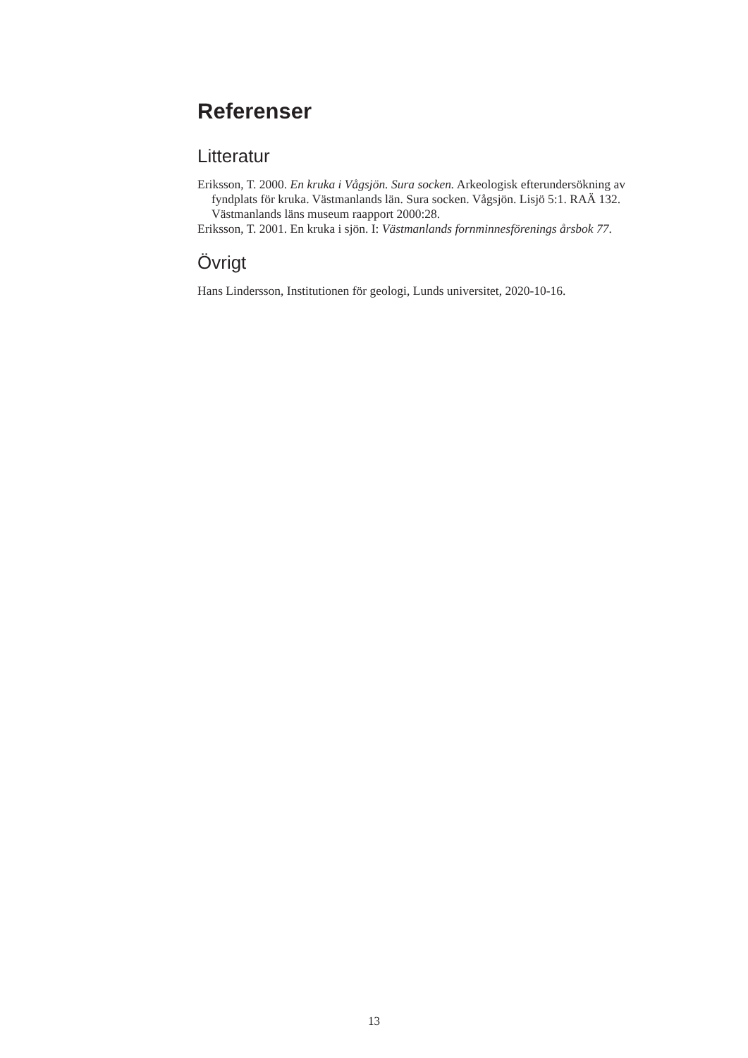Referenser
Litteratur
Eriksson, T. 2000. En kruka i Vågsjön. Sura socken. Arkeologisk efterundersökning av fyndplats för kruka. Västmanlands län. Sura socken. Vågsjön. Lisjö 5:1. RAÄ 132. Västmanlands läns museum raapport 2000:28.
Eriksson, T. 2001. En kruka i sjön. I: Västmanlands fornminnesförenings årsbok 77.
Övrigt
Hans Lindersson, Institutionen för geologi, Lunds universitet, 2020-10-16.
13